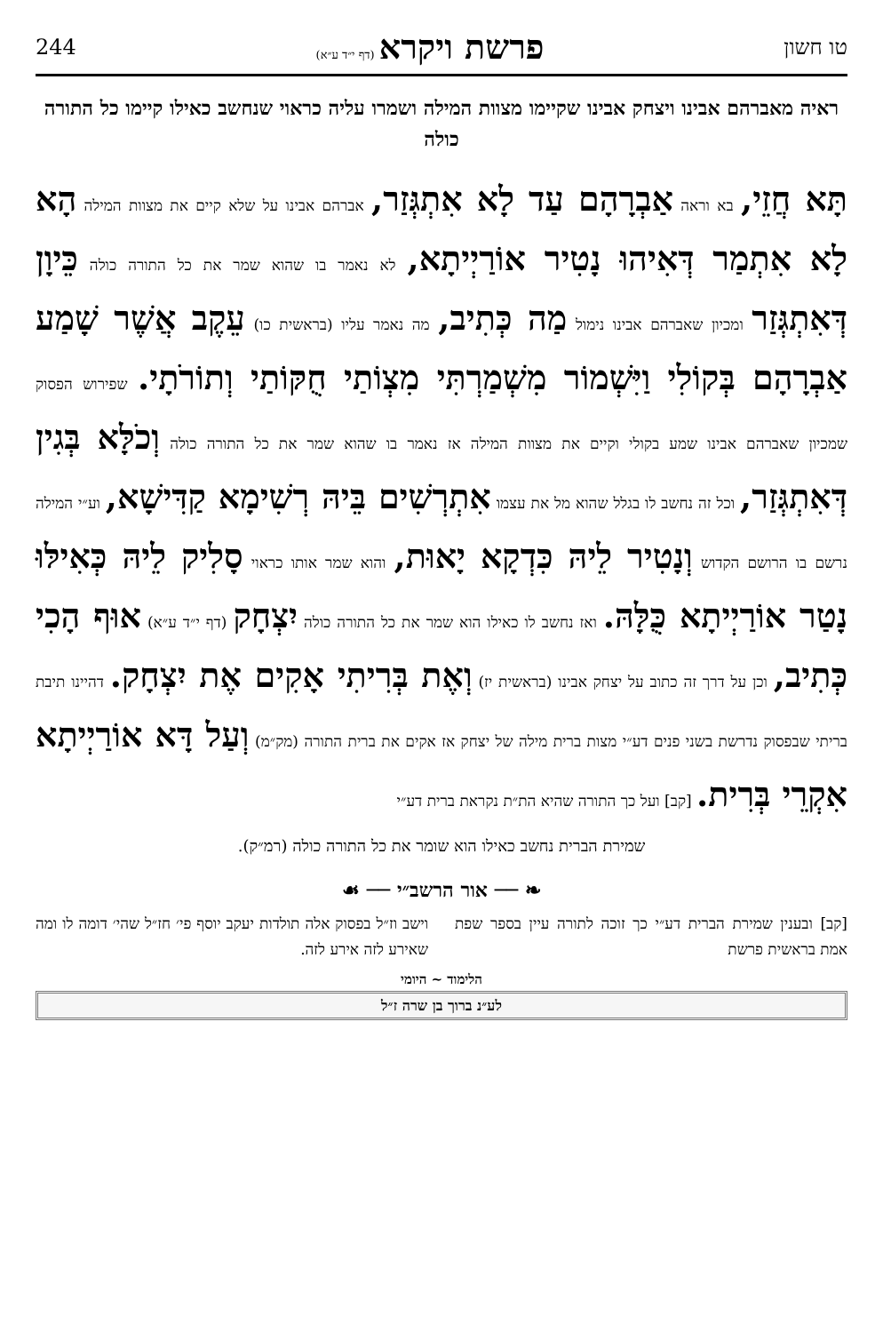טו חשון פרשת ויקרא (דף י״ד ע״א) 244
ראיה מאברהם אבינו ויצחק אבינו שקיימו מצוות המילה ושמרו עליה כראוי שנחשב כאילו קיימו כל התורה כולה
תָּא חֲזֵי, בא וראה אַבְרָהָם עַד לָא אִתְגְּזַר, אברהם אבינו על שלא קיים את מצוות המילה הָא לָא אִתְמַר דְּאִיהוּ נָטִיר אוֹרַיְיתָא, לא נאמר בו שהוא שמר את כל התורה כולה כֵּיוָן דְּאִתְגְּזַר ומכיון שאברהם אבינו נימול מַה כְּתִיב, מה נאמר עליו (בראשית כו) עֵקֶב אֲשֶׁר שָׁמַע אַבְרָהָם בְּקוֹלִי וַיִּשְׁמוֹר מִשְׁמַרְתִּי מִצְוֹתַי חֻקּוֹתַי וְתוֹרֹתָי. שפירוש הפסוק שמכיון שאברהם אבינו שמע בקולי וקיים את מצוות המילה אז נאמר בו שהוא שמר את כל התורה כולה וְכֹלָּא בְּגִין דְּאִתְגְּזַר, וכל זה נחשב לו בגלל שהוא מל את עצמו אִתְרְשִׁים בֵּיהּ רְשִׁימָא קַדִּישָׁא, וע״י המילה נרשם בו הרושם הקדוש וְנָטִיר לֵיהּ כִּדְקָא יָאוּת, והוא שמר אותו כראוי סָלִיק לֵיהּ כְּאִילּוּ נָטַר אוֹרַיְיתָא כֻּלָּהּ. ואז נחשב לו כאילו הוא שמר את כל התורה כולה יִצְחָק (דף י״ד ע״א) אוּף הָכִי כְּתִיב, וכן על דרך זה כתוב על יצחק אבינו (בראשית יז) וְאֶת בְּרִיתִי אָקִים אֶת יִצְחָק. דהיינו תיבת בריתי שבפסוק נדרשת בשני פנים דע״י מצות ברית מילה של יצחק אז אקים את ברית התורה (מק״מ) וְעַל דָּא אוֹרַיְיתָא אִקְרֵי בְּרִית. [קב] ועל כך התורה שהיא הת״ת נקראת ברית דע״י
שמירת הברית נחשב כאילו הוא שומר את כל התורה כולה (רמ״ק).
❧ ── אור הרשב״י ── ☙
[קב] ובענין שמירת הברית דע״י כך זוכה לתורה עיין בספר שפת אמת בראשית פרשת
וישב וז״ל בפסוק אלה תולדות יעקב יוסף פי׳ חז״ל שהי׳ דומה לו ומה שאירע לזה אירע לזה.
הלימוד ~ היומי
לע״נ ברוך בן שרה ז״ל